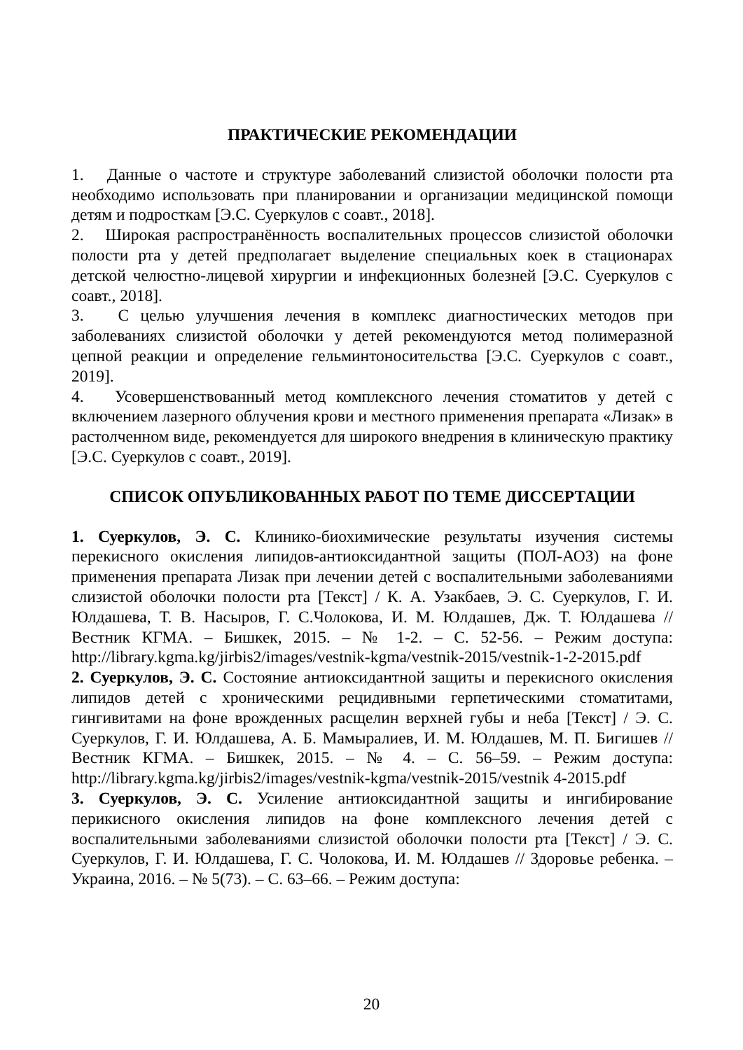ПРАКТИЧЕСКИЕ РЕКОМЕНДАЦИИ
1. Данные о частоте и структуре заболеваний слизистой оболочки полости рта необходимо использовать при планировании и организации медицинской помощи детям и подросткам [Э.С. Суеркулов с соавт., 2018].
2. Широкая распространённость воспалительных процессов слизистой оболочки полости рта у детей предполагает выделение специальных коек в стационарах детской челюстно-лицевой хирургии и инфекционных болезней [Э.С. Суеркулов с соавт., 2018].
3. С целью улучшения лечения в комплекс диагностических методов при заболеваниях слизистой оболочки у детей рекомендуются метод полимеразной цепной реакции и определение гельминтоносительства [Э.С. Суеркулов с соавт., 2019].
4. Усовершенствованный метод комплексного лечения стоматитов у детей с включением лазерного облучения крови и местного применения препарата «Лизак» в растолченном виде, рекомендуется для широкого внедрения в клиническую практику [Э.С. Суеркулов с соавт., 2019].
СПИСОК ОПУБЛИКОВАННЫХ РАБОТ ПО ТЕМЕ ДИССЕРТАЦИИ
1. Суеркулов, Э. С. Клинико-биохимические результаты изучения системы перекисного окисления липидов-антиоксидантной защиты (ПОЛ-АОЗ) на фоне применения препарата Лизак при лечении детей с воспалительными заболеваниями слизистой оболочки полости рта [Текст] / К. А. Узакбаев, Э. С. Суеркулов, Г. И. Юлдашева, Т. В. Насыров, Г. С.Чолокова, И. М. Юлдашев, Дж. Т. Юлдашева // Вестник КГМА. – Бишкек, 2015. – № 1-2. – С. 52-56. – Режим доступа: http://library.kgma.kg/jirbis2/images/vestnik-kgma/vestnik-2015/vestnik-1-2-2015.pdf
2. Суеркулов, Э. С. Состояние антиоксидантной защиты и перекисного окисления липидов детей с хроническими рецидивными герпетическими стоматитами, гингивитами на фоне врожденных расщелин верхней губы и неба [Текст] / Э. С. Суеркулов, Г. И. Юлдашева, А. Б. Мамыралиев, И. М. Юлдашев, М. П. Бигишев // Вестник КГМА. – Бишкек, 2015. – № 4. – С. 56–59. – Режим доступа: http://library.kgma.kg/jirbis2/images/vestnik-kgma/vestnik-2015/vestnik 4-2015.pdf
3. Суеркулов, Э. С. Усиление антиоксидантной защиты и ингибирование перикисного окисления липидов на фоне комплексного лечения детей с воспалительными заболеваниями слизистой оболочки полости рта [Текст] / Э. С. Суеркулов, Г. И. Юлдашева, Г. С. Чолокова, И. М. Юлдашев // Здоровье ребенка. – Украина, 2016. – № 5(73). – С. 63–66. – Режим доступа:
20